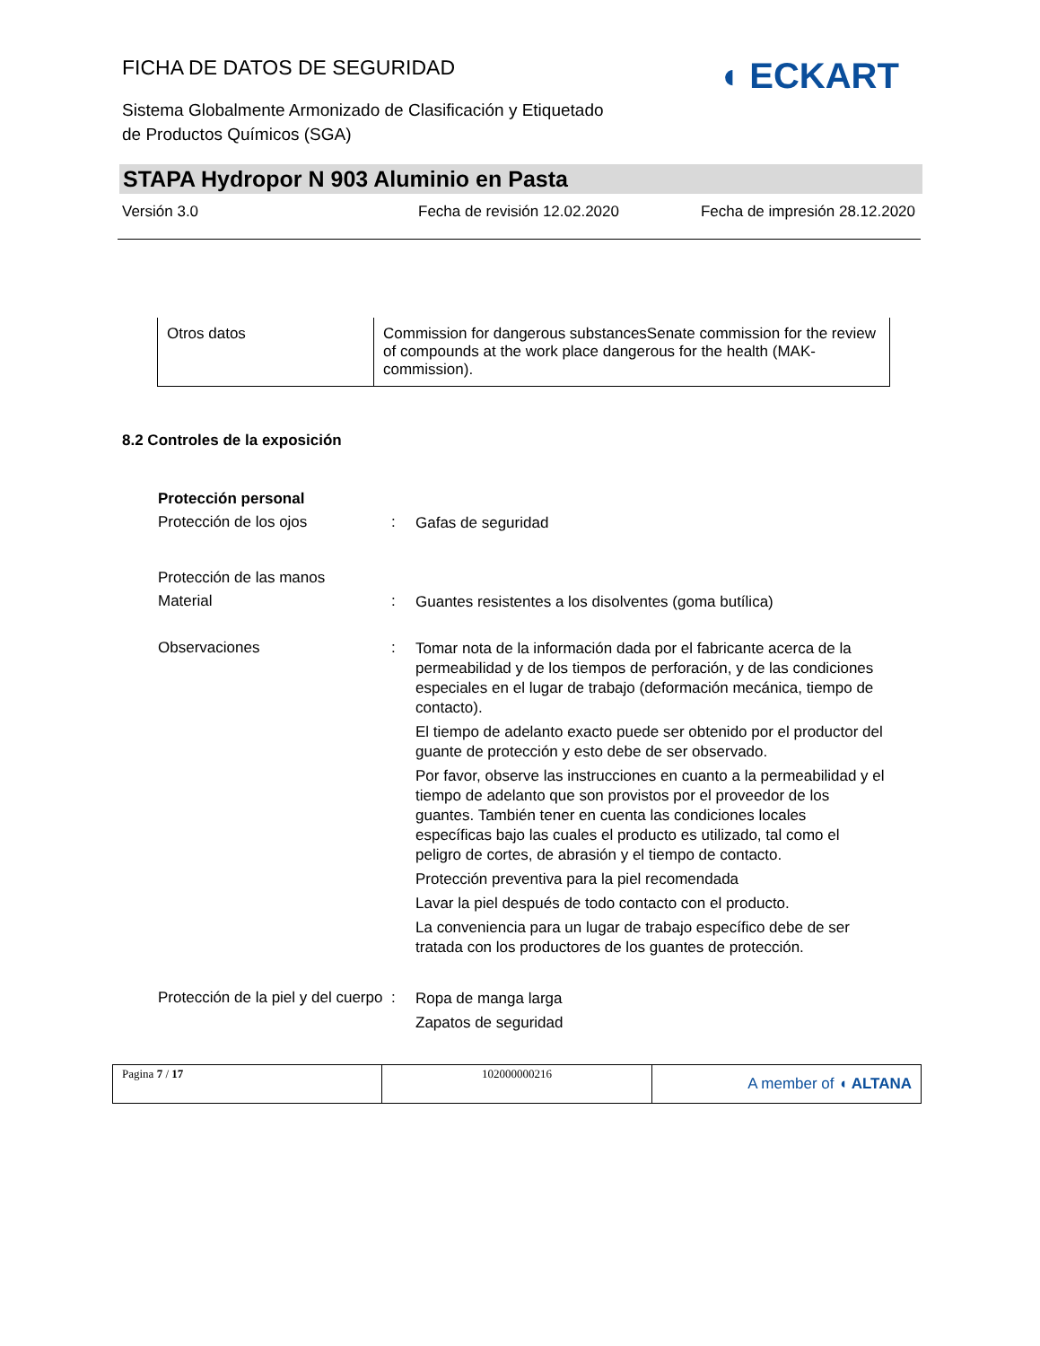FICHA DE DATOS DE SEGURIDAD
◖ ECKART
Sistema Globalmente Armonizado de Clasificación y Etiquetado
de Productos Químicos (SGA)
STAPA Hydropor N 903 Aluminio en Pasta
Versión 3.0 Fecha de revisión 12.02.2020 Fecha de impresión 28.12.2020
| Otros datos | Commission for dangerous substancesSenate commission for the review of compounds at the work place dangerous for the health (MAK-commission). |
8.2 Controles de la exposición
Protección personal
Protección de los ojos :
Gafas de seguridad
Protección de las manos
Material :
Guantes resistentes a los disolventes (goma butílica)
Observaciones :
Tomar nota de la información dada por el fabricante acerca de la permeabilidad y de los tiempos de perforación, y de las condiciones especiales en el lugar de trabajo (deformación mecánica, tiempo de contacto).
El tiempo de adelanto exacto puede ser obtenido por el productor del guante de protección y esto debe de ser observado.
Por favor, observe las instrucciones en cuanto a la permeabilidad y el tiempo de adelanto que son provistos por el proveedor de los guantes. También tener en cuenta las condiciones locales específicas bajo las cuales el producto es utilizado, tal como el peligro de cortes, de abrasión y el tiempo de contacto.
Protección preventiva para la piel recomendada
Lavar la piel después de todo contacto con el producto.
La conveniencia para un lugar de trabajo específico debe de ser tratada con los productores de los guantes de protección.
Protección de la piel y del cuerpo
:
Ropa de manga larga
Zapatos de seguridad
| Pagina 7 / 17 | 102000000216 | A member of ◖ ALTANA |